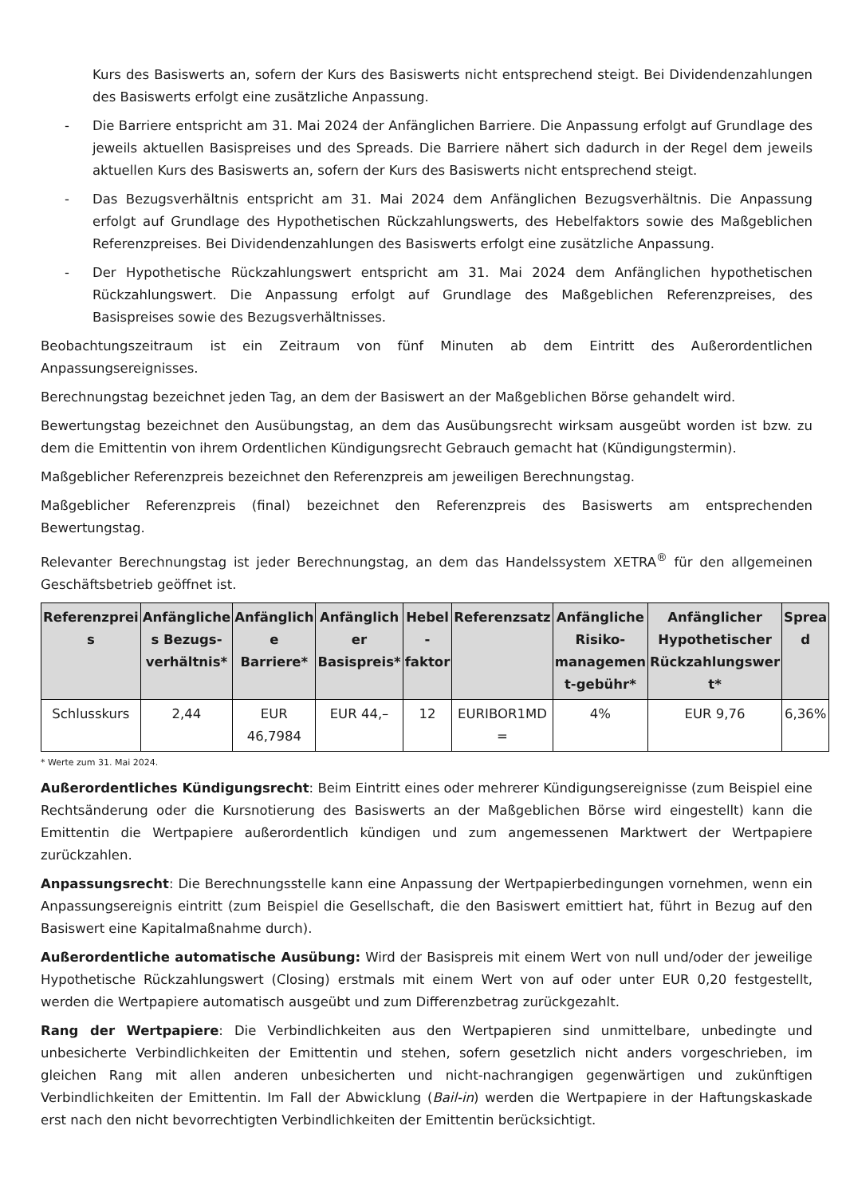Kurs des Basiswerts an, sofern der Kurs des Basiswerts nicht entsprechend steigt. Bei Dividendenzahlungen des Basiswerts erfolgt eine zusätzliche Anpassung.
- Die Barriere entspricht am 31. Mai 2024 der Anfänglichen Barriere. Die Anpassung erfolgt auf Grundlage des jeweils aktuellen Basispreises und des Spreads. Die Barriere nähert sich dadurch in der Regel dem jeweils aktuellen Kurs des Basiswerts an, sofern der Kurs des Basiswerts nicht entsprechend steigt.
- Das Bezugsverhältnis entspricht am 31. Mai 2024 dem Anfänglichen Bezugsverhältnis. Die Anpassung erfolgt auf Grundlage des Hypothetischen Rückzahlungswerts, des Hebelfaktors sowie des Maßgeblichen Referenzpreises. Bei Dividendenzahlungen des Basiswerts erfolgt eine zusätzliche Anpassung.
- Der Hypothetische Rückzahlungswert entspricht am 31. Mai 2024 dem Anfänglichen hypothetischen Rückzahlungswert. Die Anpassung erfolgt auf Grundlage des Maßgeblichen Referenzpreises, des Basispreises sowie des Bezugsverhältnisses.
Beobachtungszeitraum ist ein Zeitraum von fünf Minuten ab dem Eintritt des Außerordentlichen Anpassungsereignisses.
Berechnungstag bezeichnet jeden Tag, an dem der Basiswert an der Maßgeblichen Börse gehandelt wird.
Bewertungstag bezeichnet den Ausübungstag, an dem das Ausübungsrecht wirksam ausgeübt worden ist bzw. zu dem die Emittentin von ihrem Ordentlichen Kündigungsrecht Gebrauch gemacht hat (Kündigungstermin).
Maßgeblicher Referenzpreis bezeichnet den Referenzpreis am jeweiligen Berechnungstag.
Maßgeblicher Referenzpreis (final) bezeichnet den Referenzpreis des Basiswerts am entsprechenden Bewertungstag.
Relevanter Berechnungstag ist jeder Berechnungstag, an dem das Handelssystem XETRA<sup>®</sup> für den allgemeinen Geschäftsbetrieb geöffnet ist.
| Referenzprei s | Anfängliche s Bezugs-verhältnis* | Anfänglich e Barriere* | Anfänglich er Basispreis* | Hebel - faktor | Referenzsatz | Anfängliche Risiko-managemen t-gebühr* | Anfänglicher Hypothetischer Rückzahlungswer t* | Sprea d |
| --- | --- | --- | --- | --- | --- | --- | --- | --- |
| Schlusskurs | 2,44 | EUR 46,7984 | EUR 44,– | 12 | EURIBOR1MD = | 4% | EUR 9,76 | 6,36% |
* Werte zum 31. Mai 2024.
Außerordentliches Kündigungsrecht: Beim Eintritt eines oder mehrerer Kündigungsereignisse (zum Beispiel eine Rechtsänderung oder die Kursnotierung des Basiswerts an der Maßgeblichen Börse wird eingestellt) kann die Emittentin die Wertpapiere außerordentlich kündigen und zum angemessenen Marktwert der Wertpapiere zurückzahlen.
Anpassungsrecht: Die Berechnungsstelle kann eine Anpassung der Wertpapierbedingungen vornehmen, wenn ein Anpassungsereignis eintritt (zum Beispiel die Gesellschaft, die den Basiswert emittiert hat, führt in Bezug auf den Basiswert eine Kapitalmaßnahme durch).
Außerordentliche automatische Ausübung: Wird der Basispreis mit einem Wert von null und/oder der jeweilige Hypothetische Rückzahlungswert (Closing) erstmals mit einem Wert von auf oder unter EUR 0,20 festgestellt, werden die Wertpapiere automatisch ausgeübt und zum Differenzbetrag zurückgezahlt.
Rang der Wertpapiere: Die Verbindlichkeiten aus den Wertpapieren sind unmittelbare, unbedingte und unbesicherte Verbindlichkeiten der Emittentin und stehen, sofern gesetzlich nicht anders vorgeschrieben, im gleichen Rang mit allen anderen unbesicherten und nicht-nachrangigen gegenwärtigen und zukünftigen Verbindlichkeiten der Emittentin. Im Fall der Abwicklung (Bail-in) werden die Wertpapiere in der Haftungskaskade erst nach den nicht bevorrechtigten Verbindlichkeiten der Emittentin berücksichtigt.